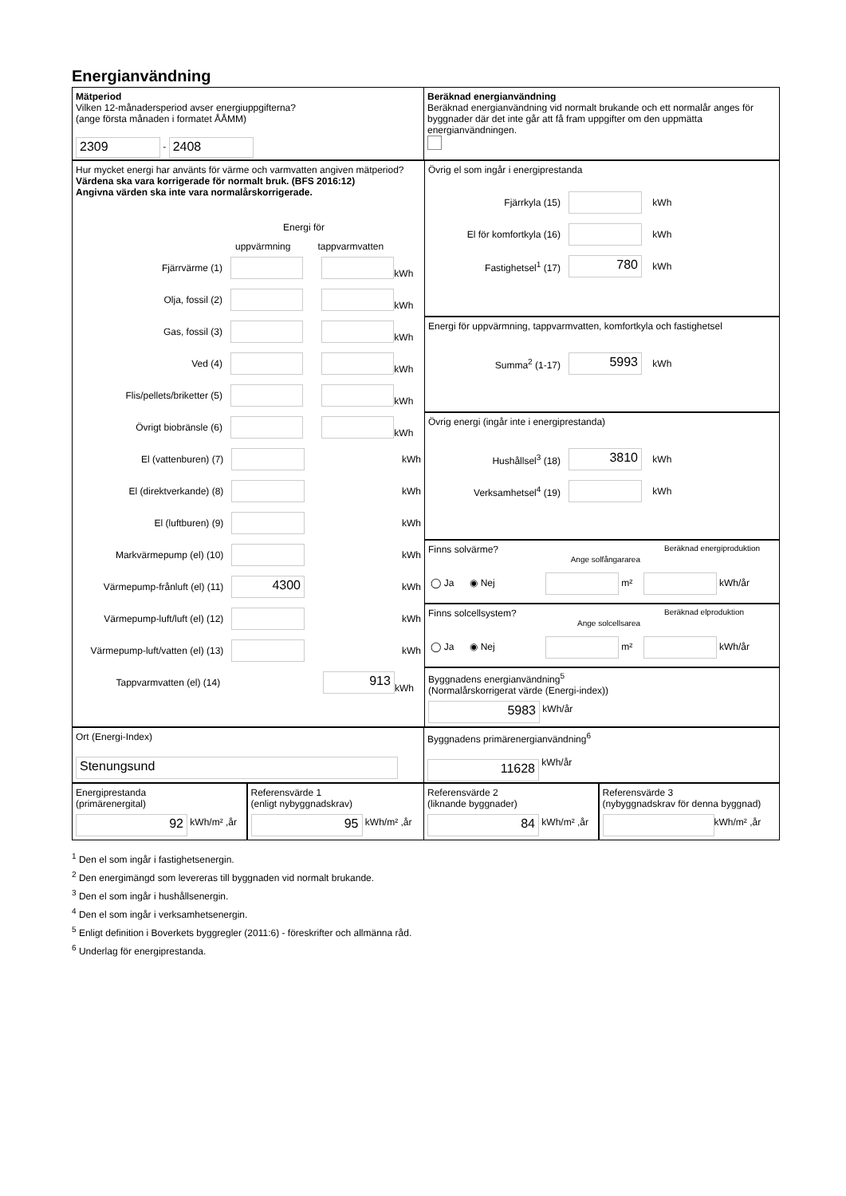Energianvändning
Mätperiod
Vilken 12-månadersperiod avser energiuppgifterna?
(ange första månaden i formatet ÅÅMM)
2309 - 2408
Beräknad energianvändning
Beräknad energianvändning vid normalt brukande och ett normalår anges för byggnader där det inte går att få fram uppgifter om den uppmätta energianvändningen.
Hur mycket energi har använts för värme och varmvatten angiven mätperiod?
Värdena ska vara korrigerade för normalt bruk. (BFS 2016:12)
Angivna värden ska inte vara normalårskorrigerade.
Energi för
uppvärmning tappvarmvatten
Fjärrvärme (1) kWh
Olja, fossil (2) kWh
Gas, fossil (3) kWh
Ved (4) kWh
Flis/pellets/briketter (5) kWh
Övrigt biobränsle (6) kWh
El (vattenburen) (7) kWh
El (direktverkande) (8) kWh
El (luftburen) (9) kWh
Markvärmepump (el) (10) kWh
Värmepump-frånluft (el) (11) 4300 kWh
Värmepump-luft/luft (el) (12) kWh
Värmepump-luft/vatten (el) (13) kWh
Tappvarmvatten (el) (14) 913 kWh
Övrig el som ingår i energiprestanda
Fjärrkyla (15) kWh
El för komfortkyla (16) kWh
Fastighetsel<sup>1</sup> (17) 780 kWh
Energi för uppvärmning, tappvarmvatten, komfortkyla och fastighetsel
Summa<sup>2</sup> (1-17) 5993 kWh
Övrig energi (ingår inte i energiprestanda)
Hushållsel<sup>3</sup> (18) 3810 kWh
Verksamhetsel<sup>4</sup> (19) kWh
Finns solvärme? Beräknad energiproduktion Ange solfångararea
◯ Ja ◉ Nej m² kWh/år
Finns solcellsystem? Beräknad elproduktion Ange solcellsarea
◯ Ja ◉ Nej m² kWh/år
Byggnadens energianvändning<sup>5</sup>
(Normalårskorrigerat värde (Energi-index))
5983 kWh/år
Ort (Energi-Index)
Stenungsund
Byggnadens primärenergianvändning<sup>6</sup>
11628 kWh/år
Energiprestanda
(primärenergital)
92 kWh/m² ,år
Referensvärde 1
(enligt nybyggnadskrav)
95 kWh/m² ,år
Referensvärde 2
(liknande byggnader)
84 kWh/m² ,år
Referensvärde 3
(nybyggnadskrav för denna byggnad)
kWh/m² ,år
<sup>1</sup> Den el som ingår i fastighetsenergin.
<sup>2</sup> Den energimängd som levereras till byggnaden vid normalt brukande.
<sup>3</sup> Den el som ingår i hushållsenergin.
<sup>4</sup> Den el som ingår i verksamhetsenergin.
<sup>5</sup> Enligt definition i Boverkets byggregler (2011:6) - föreskrifter och allmänna råd.
<sup>6</sup> Underlag för energiprestanda.